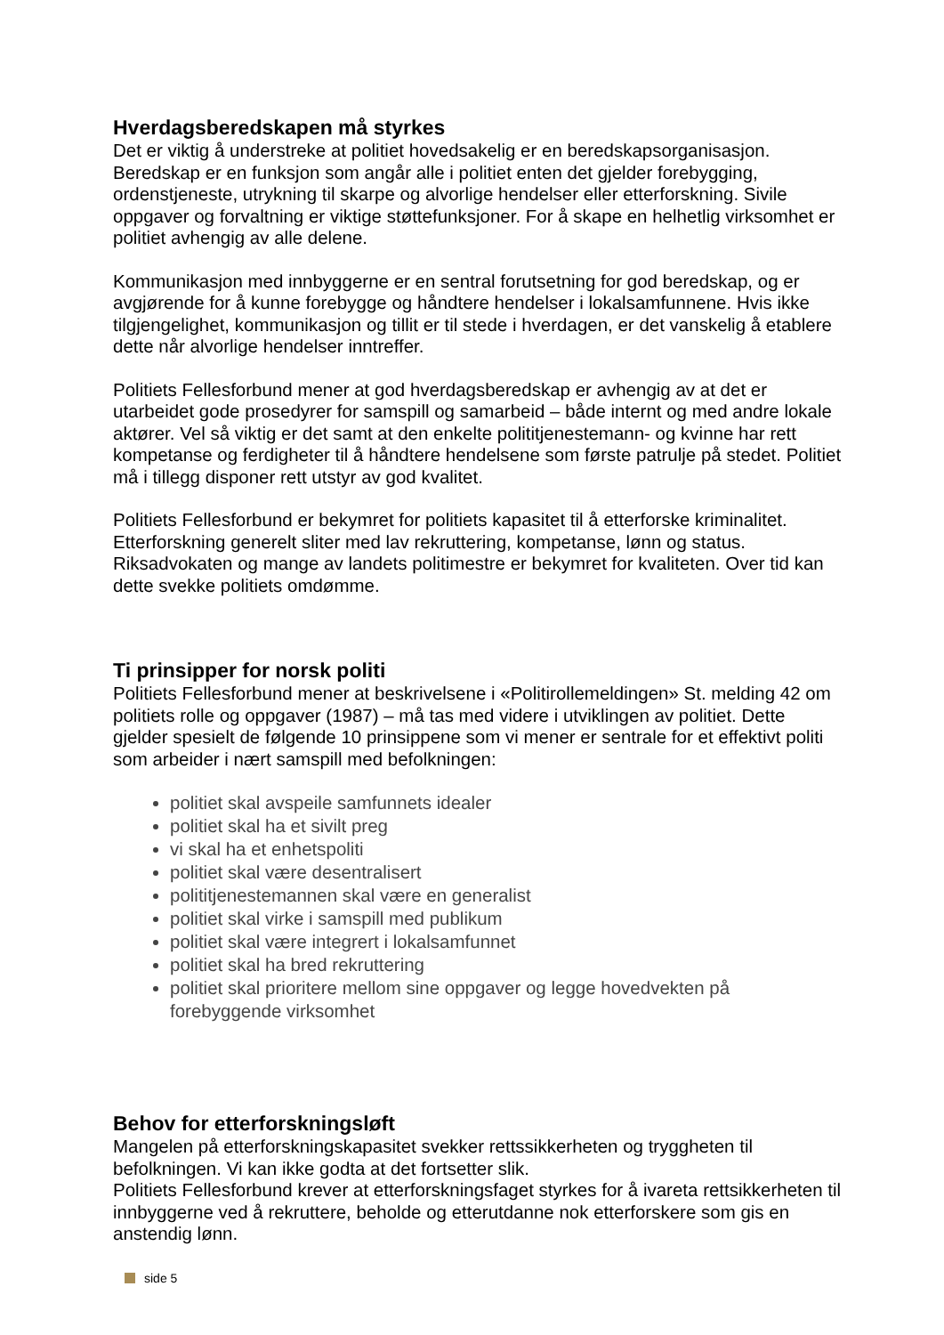Hverdagsberedskapen må styrkes
Det er viktig å understreke at politiet hovedsakelig er en beredskapsorganisasjon. Beredskap er en funksjon som angår alle i politiet enten det gjelder forebygging, ordenstjeneste, utrykning til skarpe og alvorlige hendelser eller etterforskning. Sivile oppgaver og forvaltning er viktige støttefunksjoner. For å skape en helhetlig virksomhet er politiet avhengig av alle delene.
Kommunikasjon med innbyggerne er en sentral forutsetning for god beredskap, og er avgjørende for å kunne forebygge og håndtere hendelser i lokalsamfunnene. Hvis ikke tilgjengelighet, kommunikasjon og tillit er til stede i hverdagen, er det vanskelig å etablere dette når alvorlige hendelser inntreffer.
Politiets Fellesforbund mener at god hverdagsberedskap er avhengig av at det er utarbeidet gode prosedyrer for samspill og samarbeid – både internt og med andre lokale aktører. Vel så viktig er det samt at den enkelte polititjenestemann- og kvinne har rett kompetanse og ferdigheter til å håndtere hendelsene som første patrulje på stedet. Politiet må i tillegg disponer rett utstyr av god kvalitet.
Politiets Fellesforbund er bekymret for politiets kapasitet til å etterforske kriminalitet. Etterforskning generelt sliter med lav rekruttering, kompetanse, lønn og status. Riksadvokaten og mange av landets politimestre er bekymret for kvaliteten. Over tid kan dette svekke politiets omdømme.
Ti prinsipper for norsk politi
Politiets Fellesforbund mener at beskrivelsene i «Politirollemeldingen» St. melding 42 om politiets rolle og oppgaver (1987) – må tas med videre i utviklingen av politiet. Dette gjelder spesielt de følgende 10 prinsippene som vi mener er sentrale for et effektivt politi som arbeider i nært samspill med befolkningen:
politiet skal avspeile samfunnets idealer
politiet skal ha et sivilt preg
vi skal ha et enhetspoliti
politiet skal være desentralisert
polititjenestemannen skal være en generalist
politiet skal virke i samspill med publikum
politiet skal være integrert i lokalsamfunnet
politiet skal ha bred rekruttering
politiet skal prioritere mellom sine oppgaver og legge hovedvekten på forebyggende virksomhet
Behov for etterforskningsløft
Mangelen på etterforskningskapasitet svekker rettssikkerheten og tryggheten til befolkningen. Vi kan ikke godta at det fortsetter slik.
Politiets Fellesforbund krever at etterforskningsfaget styrkes for å ivareta rettsikkerheten til innbyggerne ved å rekruttere, beholde og etterutdanne nok etterforskere som gis en anstendig lønn.
side 5